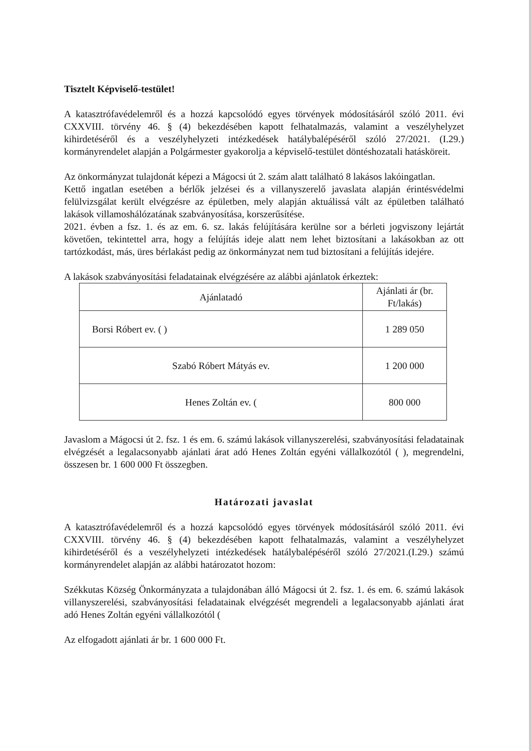Tisztelt Képviselő-testület!
A katasztrófavédelemről és a hozzá kapcsolódó egyes törvények módosításáról szóló 2011. évi CXXVIII. törvény 46. § (4) bekezdésében kapott felhatalmazás, valamint a veszélyhelyzet kihirdetéséről és a veszélyhelyzeti intézkedések hatálybalépéséről szóló 27/2021. (I.29.) kormányrendelet alapján a Polgármester gyakorolja a képviselő-testület döntéshozatali hatásköreit.
Az önkormányzat tulajdonát képezi a Mágocsi út 2. szám alatt található 8 lakásos lakóingatlan.
Kettő ingatlan esetében a bérlők jelzései és a villanyszerelő javaslata alapján érintésvédelmi felülvizsgálat került elvégzésre az épületben, mely alapján aktuálissá vált az épületben található lakások villamoshálózatának szabványosítása, korszerűsítése.
2021. évben a fsz. 1. és az em. 6. sz. lakás felújítására kerülne sor a bérleti jogviszony lejártát követően, tekintettel arra, hogy a felújítás ideje alatt nem lehet biztosítani a lakásokban az ott tartózkodást, más, üres bérlakást pedig az önkormányzat nem tud biztosítani a felújítás idejére.
A lakások szabványosítási feladatainak elvégzésére az alábbi ajánlatok érkeztek:
| Ajánlatadó | Ajánlati ár (br. Ft/lakás) |
| --- | --- |
| Borsi Róbert ev. ( ) | 1 289 050 |
| Szabó Róbert Mátyás ev. | 1 200 000 |
| Henes Zoltán ev. ( | 800 000 |
Javaslom a Mágocsi út 2. fsz. 1 és em. 6. számú lakások villanyszerelési, szabványosítási feladatainak elvégzését a legalacsonyabb ajánlati árat adó Henes Zoltán egyéni vállalkozótól ( ), megrendelni, összesen br. 1 600 000 Ft összegben.
Határozati javaslat
A katasztrófavédelemről és a hozzá kapcsolódó egyes törvények módosításáról szóló 2011. évi CXXVIII. törvény 46. § (4) bekezdésében kapott felhatalmazás, valamint a veszélyhelyzet kihirdetéséről és a veszélyhelyzeti intézkedések hatálybalépéséről szóló 27/2021.(I.29.) számú kormányrendelet alapján az alábbi határozatot hozom:
Székkutas Község Önkormányzata a tulajdonában álló Mágocsi út 2. fsz. 1. és em. 6. számú lakások villanyszerelési, szabványosítási feladatainak elvégzését megrendeli a legalacsonyabb ajánlati árat adó Henes Zoltán egyéni vállalkozótól (
Az elfogadott ajánlati ár br. 1 600 000 Ft.